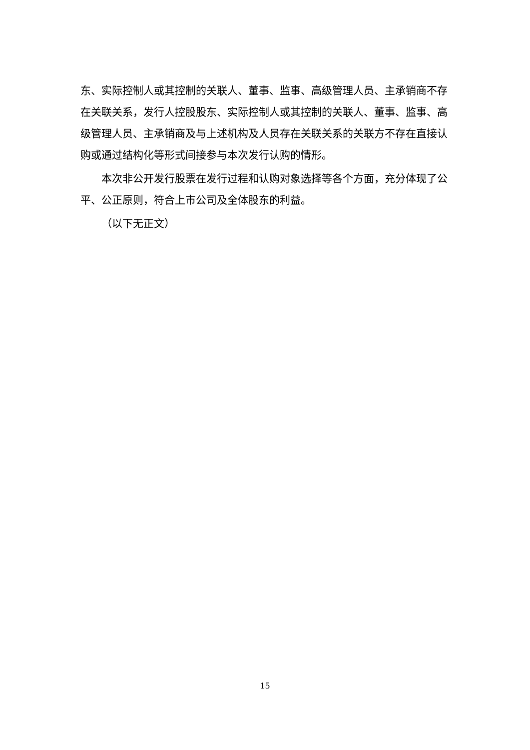东、实际控制人或其控制的关联人、董事、监事、高级管理人员、主承销商不存在关联关系，发行人控股股东、实际控制人或其控制的关联人、董事、监事、高级管理人员、主承销商及与上述机构及人员存在关联关系的关联方不存在直接认购或通过结构化等形式间接参与本次发行认购的情形。
本次非公开发行股票在发行过程和认购对象选择等各个方面，充分体现了公平、公正原则，符合上市公司及全体股东的利益。
（以下无正文）
15